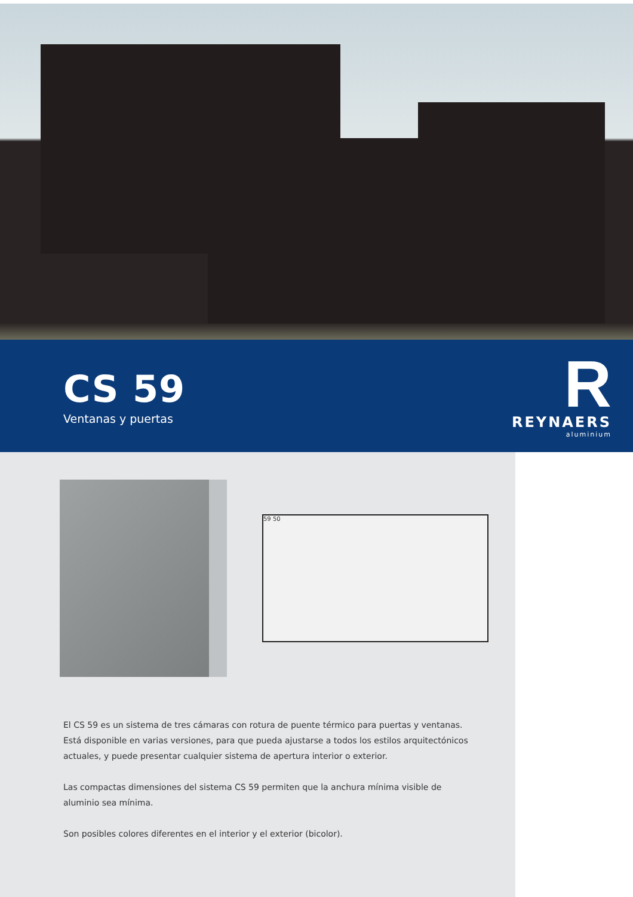CS 59
Ventanas y puertas
R
REYNAERS
aluminium
59 50
El CS 59 es un sistema de tres cámaras con rotura de puente térmico para puertas y ventanas. Está disponible en varias versiones, para que pueda ajustarse a todos los estilos arquitectónicos actuales, y puede presentar cualquier sistema de apertura interior o exterior.
Las compactas dimensiones del sistema CS 59 permiten que la anchura mínima visible de aluminio sea mínima.
Son posibles colores diferentes en el interior y el exterior (bicolor).